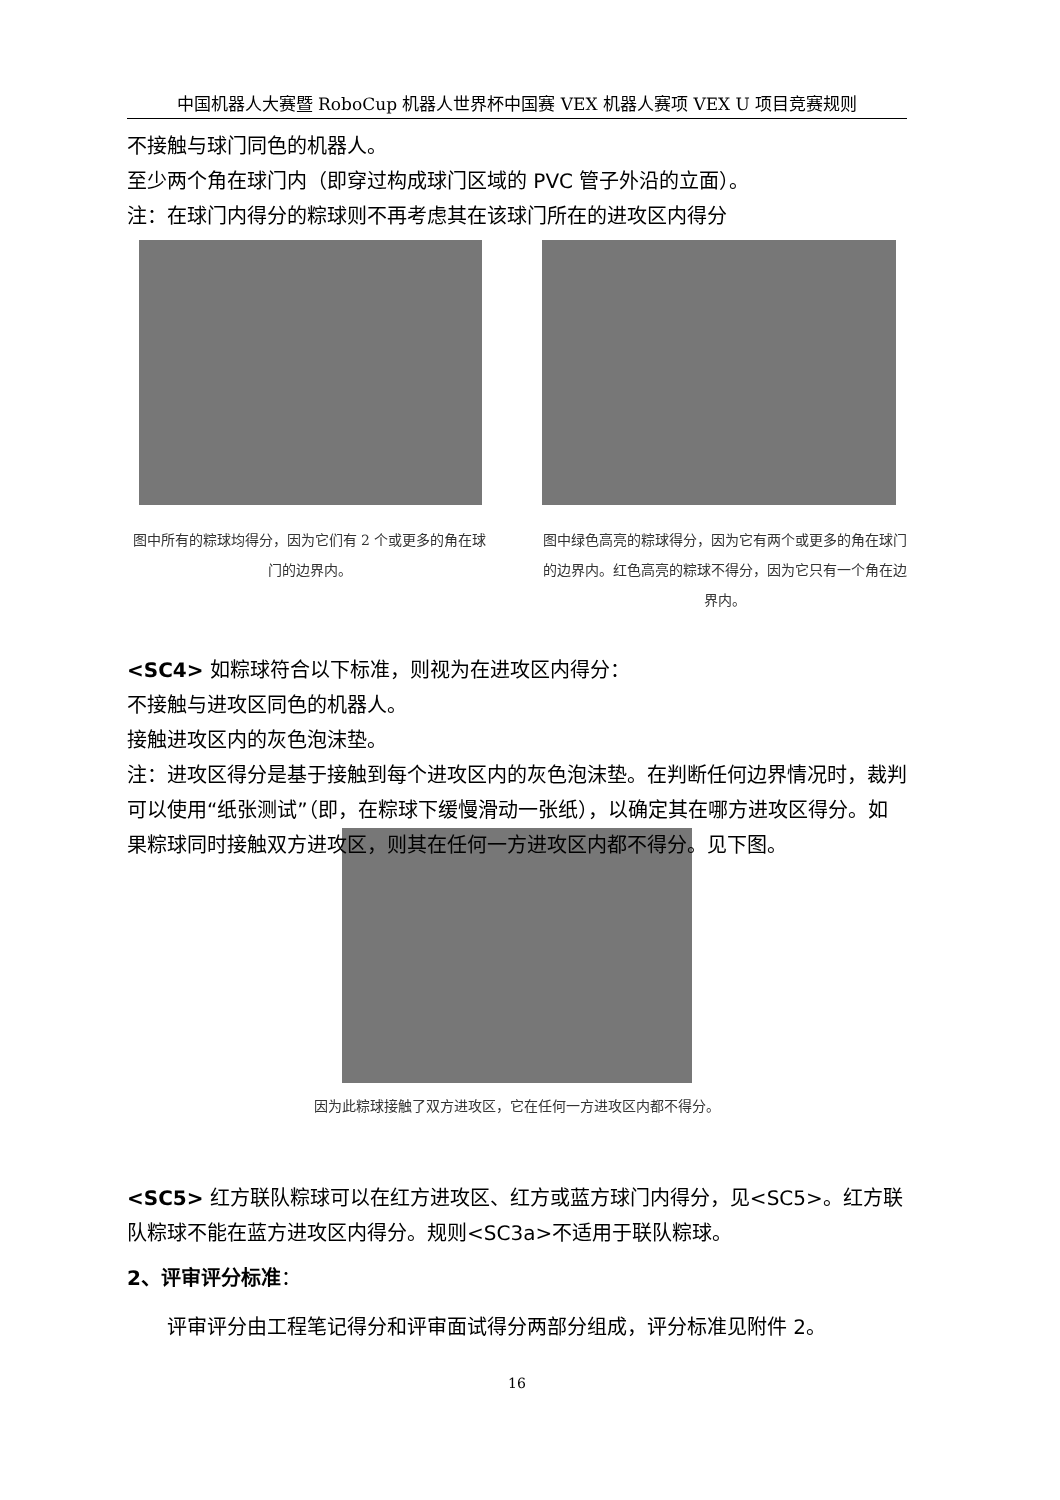中国机器人大赛暨 RoboCup 机器人世界杯中国赛 VEX 机器人赛项 VEX U 项目竞赛规则
不接触与球门同色的机器人。
至少两个角在球门内（即穿过构成球门区域的 PVC 管子外沿的立面）。
注：在球门内得分的粽球则不再考虑其在该球门所在的进攻区内得分
图中所有的粽球均得分，因为它们有 2 个或更多的角在球门的边界内。
图中绿色高亮的粽球得分，因为它有两个或更多的角在球门的边界内。红色高亮的粽球不得分，因为它只有一个角在边界内。
<SC4> 如粽球符合以下标准，则视为在进攻区内得分：
不接触与进攻区同色的机器人。
接触进攻区内的灰色泡沫垫。
注：进攻区得分是基于接触到每个进攻区内的灰色泡沫垫。在判断任何边界情况时，裁判可以使用“纸张测试”（即，在粽球下缓慢滑动一张纸），以确定其在哪方进攻区得分。如果粽球同时接触双方进攻区，则其在任何一方进攻区内都不得分。见下图。
因为此粽球接触了双方进攻区，它在任何一方进攻区内都不得分。
<SC5> 红方联队粽球可以在红方进攻区、红方或蓝方球门内得分，见<SC5>。红方联队粽球不能在蓝方进攻区内得分。规则<SC3a>不适用于联队粽球。
2、评审评分标准：
评审评分由工程笔记得分和评审面试得分两部分组成，评分标准见附件 2。
16